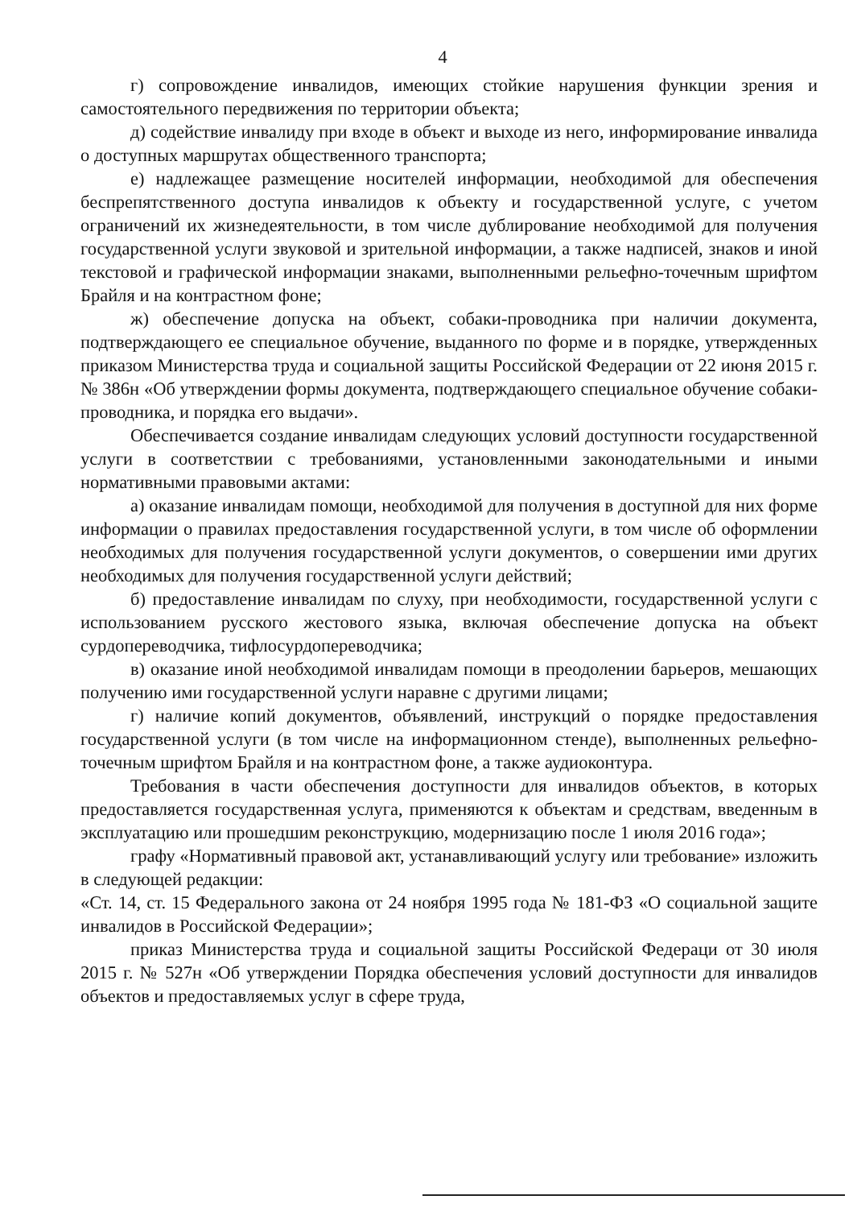4
г) сопровождение инвалидов, имеющих стойкие нарушения функции зрения и самостоятельного передвижения по территории объекта;
д) содействие инвалиду при входе в объект и выходе из него, информирование инвалида о доступных маршрутах общественного транспорта;
е) надлежащее размещение носителей информации, необходимой для обеспечения беспрепятственного доступа инвалидов к объекту и государственной услуге, с учетом ограничений их жизнедеятельности, в том числе дублирование необходимой для получения государственной услуги звуковой и зрительной информации, а также надписей, знаков и иной текстовой и графической информации знаками, выполненными рельефно-точечным шрифтом Брайля и на контрастном фоне;
ж) обеспечение допуска на объект, собаки-проводника при наличии документа, подтверждающего ее специальное обучение, выданного по форме и в порядке, утвержденных приказом Министерства труда и социальной защиты Российской Федерации от 22 июня 2015 г. № 386н «Об утверждении формы документа, подтверждающего специальное обучение собаки-проводника, и порядка его выдачи».
Обеспечивается создание инвалидам следующих условий доступности государственной услуги в соответствии с требованиями, установленными законодательными и иными нормативными правовыми актами:
а) оказание инвалидам помощи, необходимой для получения в доступной для них форме информации о правилах предоставления государственной услуги, в том числе об оформлении необходимых для получения государственной услуги документов, о совершении ими других необходимых для получения государственной услуги действий;
б) предоставление инвалидам по слуху, при необходимости, государственной услуги с использованием русского жестового языка, включая обеспечение допуска на объект сурдопереводчика, тифлосурдопереводчика;
в) оказание иной необходимой инвалидам помощи в преодолении барьеров, мешающих получению ими государственной услуги наравне с другими лицами;
г) наличие копий документов, объявлений, инструкций о порядке предоставления государственной услуги (в том числе на информационном стенде), выполненных рельефно-точечным шрифтом Брайля и на контрастном фоне, а также аудиоконтура.
Требования в части обеспечения доступности для инвалидов объектов, в которых предоставляется государственная услуга, применяются к объектам и средствам, введенным в эксплуатацию или прошедшим реконструкцию, модернизацию после 1 июля 2016 года»;
графу «Нормативный правовой акт, устанавливающий услугу или требование» изложить в следующей редакции:
«Ст. 14, ст. 15 Федерального закона от 24 ноября 1995 года № 181-ФЗ «О социальной защите инвалидов в Российской Федерации»;
приказ Министерства труда и социальной защиты Российской Федераци от 30 июля 2015 г. № 527н «Об утверждении Порядка обеспечения условий доступности для инвалидов объектов и предоставляемых услуг в сфере труда,